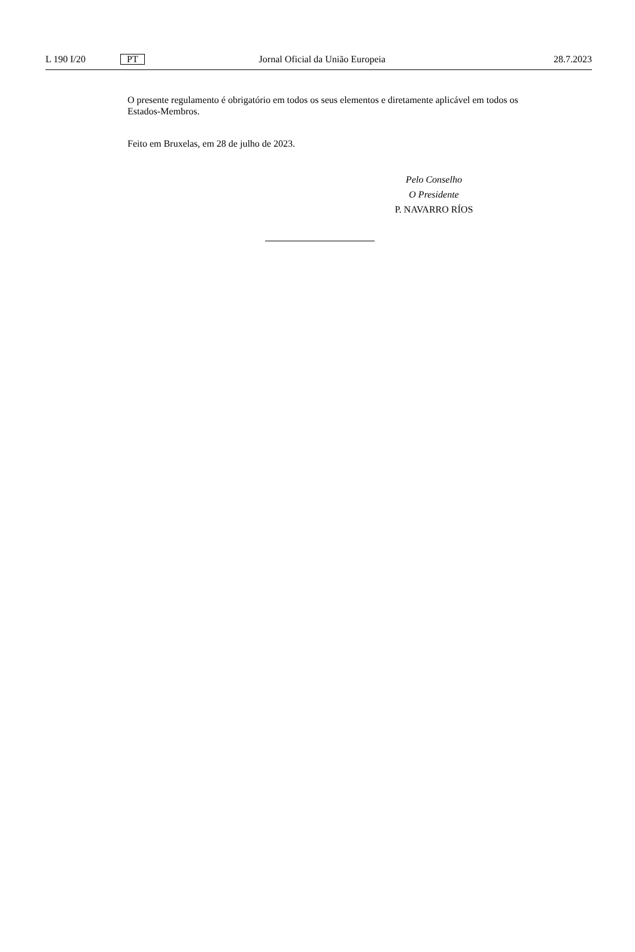L 190 I/20 PT Jornal Oficial da União Europeia 28.7.2023
O presente regulamento é obrigatório em todos os seus elementos e diretamente aplicável em todos os Estados-Membros.
Feito em Bruxelas, em 28 de julho de 2023.
Pelo Conselho
O Presidente
P. NAVARRO RÍOS